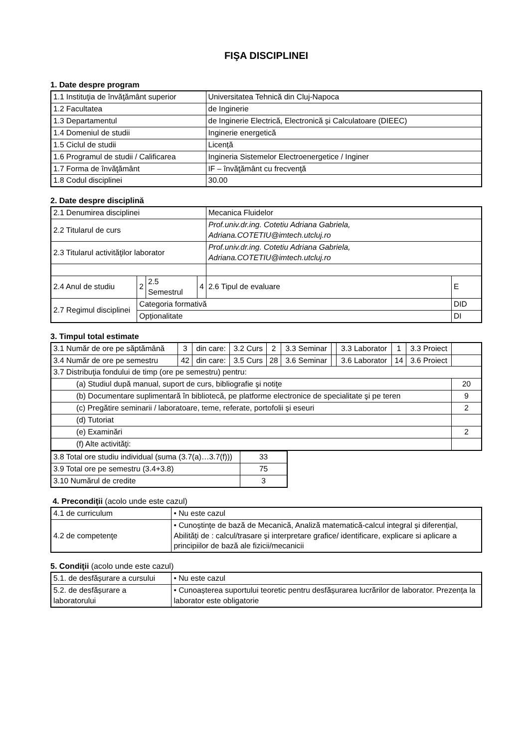FIŞA DISCIPLINEI
1. Date despre program
| 1.1 Instituţia de învăţământ superior | Universitatea Tehnică din Cluj-Napoca |
| 1.2 Facultatea | de Inginerie |
| 1.3 Departamentul | de Inginerie Electrică, Electronică și Calculatoare (DIEEC) |
| 1.4 Domeniul de studii | Inginerie energetică |
| 1.5 Ciclul de studii | Licență |
| 1.6 Programul de studii / Calificarea | Ingineria Sistemelor Electroenergetice / Inginer |
| 1.7 Forma de învăţământ | IF – învăţământ cu frecvenţă |
| 1.8 Codul disciplinei | 30.00 |
2. Date despre disciplină
| 2.1 Denumirea disciplinei | | | | Mecanica Fluidelor | |
| 2.2 Titularul de curs | | | | Prof.univ.dr.ing. Cotetiu Adriana Gabriela, Adriana.COTETIU@imtech.utcluj.ro | |
| 2.3 Titularul activităţilor laborator | | | | Prof.univ.dr.ing. Cotetiu Adriana Gabriela, Adriana.COTETIU@imtech.utcluj.ro | |
| 2.4 Anul de studiu | 2 | 2.5 Semestrul | 4 | 2.6 Tipul de evaluare | E |
| 2.7 Regimul disciplinei | Categoria formativă | | | | DID |
| | Opționalitate | | | | DI |
3. Timpul total estimate
| 3.1 Număr de ore pe săptămână | 3 | din care: | 3.2 Curs | 2 | 3.3 Seminar | | 3.3 Laborator | 1 | 3.3 Proiect | |
| 3.4 Număr de ore pe semestru | 42 | din care: | 3.5 Curs | 28 | 3.6 Seminar | | 3.6 Laborator | 14 | 3.6 Proiect | |
| 3.7 Distribuţia fondului de timp (ore pe semestru) pentru: | | | | | | | | | | |
| (a) Studiul după manual, suport de curs, bibliografie şi notiţe | | | | | | | | | | 20 |
| (b) Documentare suplimentară în bibliotecă, pe platforme electronice de specialitate şi pe teren | | | | | | | | | | 9 |
| (c) Pregătire seminarii / laboratoare, teme, referate, portofolii şi eseuri | | | | | | | | | | 2 |
| (d) Tutoriat | | | | | | | | | | |
| (e) Examinări | | | | | | | | | | 2 |
| (f) Alte activităţi: | | | | | | | | | | |
| 3.8 Total ore studiu individual (suma (3.7(a)…3.7(f))) | 33 |
| 3.9 Total ore pe semestru (3.4+3.8) | 75 |
| 3.10 Numărul de credite | 3 |
4. Precondiţii (acolo unde este cazul)
| 4.1 de curriculum | • Nu este cazul |
| 4.2 de competenţe | • Cunoștințe de bază de Mecanică, Analiză matematică-calcul integral și diferențial, Abilități de : calcul/trasare și interpretare grafice/ identificare, explicare si aplicare a principiilor de bază ale fizicii/mecanicii |
5. Condiţii (acolo unde este cazul)
| 5.1. de desfășurare a cursului | • Nu este cazul |
| 5.2. de desfășurare a laboratorului | • Cunoașterea suportului teoretic pentru desfășurarea lucrărilor de laborator. Prezența la laborator este obligatorie |